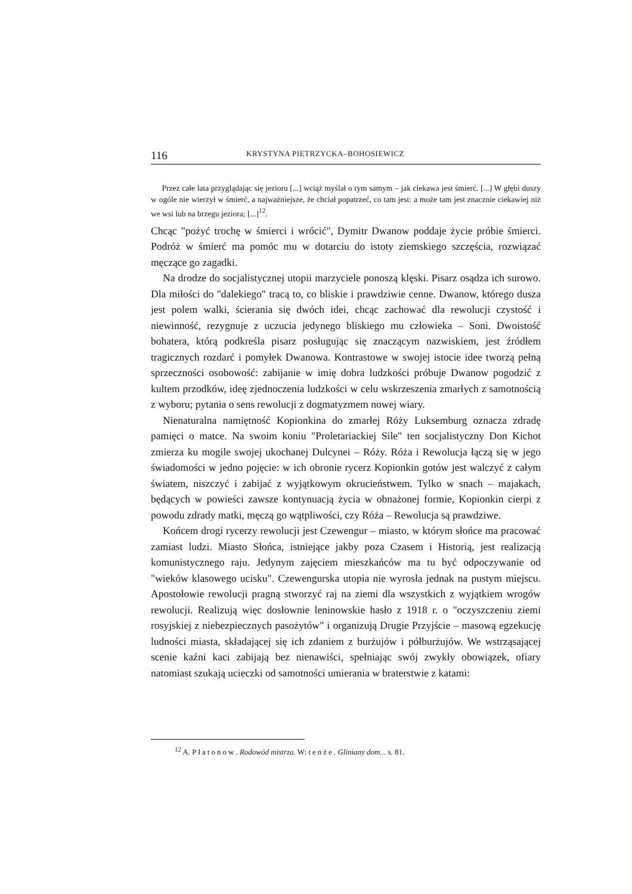116 KRYSTYNA PIETRZYCKA–BOHOSIEWICZ
Przez całe lata przyglądając się jezioru [...] wciąż myślał o tym samym – jak ciekawa jest śmierć. [...] W głębi duszy w ogóle nie wierzył w śmierć, a najważniejsze, że chciał popatrzeć, co tam jest: a może tam jest znacznie ciekawiej niż we wsi lub na brzegu jeziora; [...]<sup>12</sup>.
Chcąc "pożyć trochę w śmierci i wrócić", Dymitr Dwanow poddaje życie próbie śmierci. Podróż w śmierć ma pomóc mu w dotarciu do istoty ziemskiego szczęścia, rozwiązać męczące go zagadki.
Na drodze do socjalistycznej utopii marzyciele ponoszą klęski. Pisarz osądza ich surowo. Dla miłości do "dalekiego" tracą to, co bliskie i prawdziwie cenne. Dwanow, którego dusza jest polem walki, ścierania się dwóch idei, chcąc zachować dla rewolucji czystość i niewinność, rezygnuje z uczucia jedynego bliskiego mu człowieka – Soni. Dwoistość bohatera, którą podkreśla pisarz posługując się znaczącym nazwiskiem, jest źródłem tragicznych rozdarć i pomyłek Dwanowa. Kontrastowe w swojej istocie idee tworzą pełną sprzeczności osobowość: zabijanie w imię dobra ludzkości próbuje Dwanow pogodzić z kultem przodków, ideę zjednoczenia ludzkości w celu wskrzeszenia zmarłych z samotnością z wyboru; pytania o sens rewolucji z dogmatyzmem nowej wiary.
Nienaturalna namiętność Kopionkina do zmarłej Róży Luksemburg oznacza zdradę pamięci o matce. Na swoim koniu "Proletariackiej Sile" ten socjalistyczny Don Kichot zmierza ku mogile swojej ukochanej Dulcynei – Róży. Róża i Rewolucja łączą się w jego świadomości w jedno pojęcie: w ich obronie rycerz Kopionkin gotów jest walczyć z całym światem, niszczyć i zabijać z wyjątkowym okrucieństwem. Tylko w snach – majakach, będących w powieści zawsze kontynuacją życia w obnażonej formie, Kopionkin cierpi z powodu zdrady matki, męczą go wątpliwości, czy Róża – Rewolucja są prawdziwe.
Końcem drogi rycerzy rewolucji jest Czewengur – miasto, w którym słońce ma pracować zamiast ludzi. Miasto Słońca, istniejące jakby poza Czasem i Historią, jest realizacją komunistycznego raju. Jedynym zajęciem mieszkańców ma tu być odpoczywanie od "wieków klasowego ucisku". Czewengurska utopia nie wyrosła jednak na pustym miejscu. Apostołowie rewolucji pragną stworzyć raj na ziemi dla wszystkich z wyjątkiem wrogów rewolucji. Realizują więc dosłownie leninowskie hasło z 1918 r. o "oczyszczeniu ziemi rosyjskiej z niebezpiecznych pasożytów" i organizują Drugie Przyjście – masową egzekucję ludności miasta, składającej się ich zdaniem z burżujów i półburżujów. We wstrząsającej scenie kaźni kaci zabijają bez nienawiści, spełniając swój zwykły obowiązek, ofiary natomiast szukają ucieczki od samotności umierania w braterstwie z katami:
<sup>12</sup> A. Płatonow. Rodowód mistrza. W: tenże. Gliniany dom... s. 81.